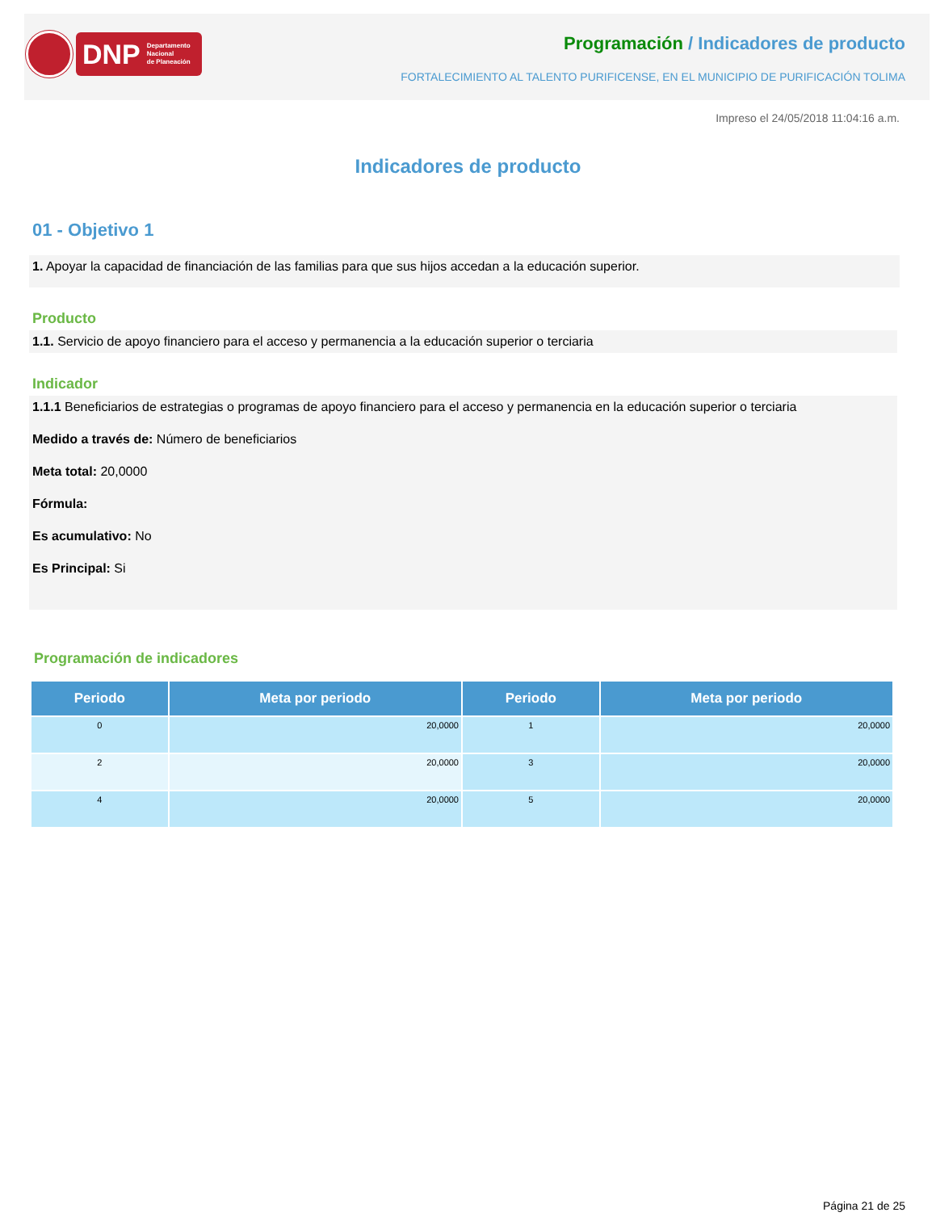DNP Departamento
Nacional
de Planeación
Programación / Indicadores de producto
FORTALECIMIENTO AL TALENTO PURIFICENSE, EN EL MUNICIPIO DE PURIFICACIÓN TOLIMA
Impreso el 24/05/2018 11:04:16 a.m.
Indicadores de producto
01 - Objetivo 1
1. Apoyar la capacidad de financiación de las familias para que sus hijos accedan a la educación superior.
Producto
1.1. Servicio de apoyo financiero para el acceso y permanencia a la educación superior o terciaria
Indicador
1.1.1 Beneficiarios de estrategias o programas de apoyo financiero para el acceso y permanencia en la educación superior o terciaria
Medido a través de: Número de beneficiarios
Meta total: 20,0000
Fórmula:
Es acumulativo: No
Es Principal: Si
Programación de indicadores
| Periodo | Meta por periodo | Periodo | Meta por periodo |
| --- | --- | --- | --- |
| 0 | 20,0000 | 1 | 20,0000 |
| 2 | 20,0000 | 3 | 20,0000 |
| 4 | 20,0000 | 5 | 20,0000 |
Página 21 de 25